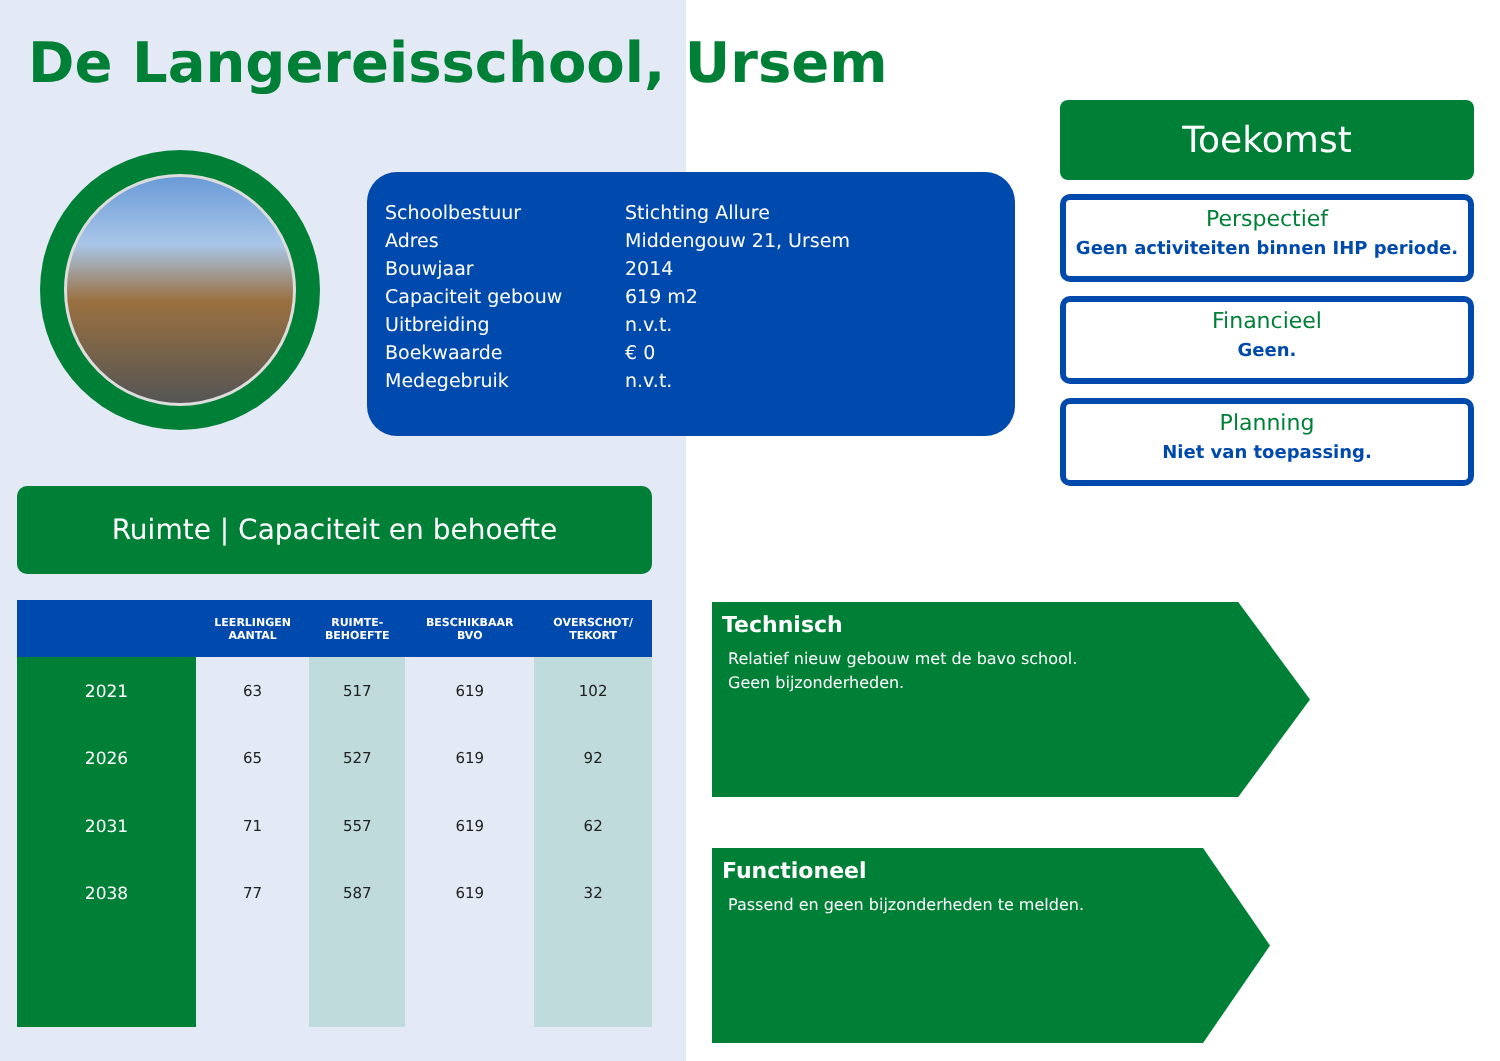De Langereisschool, Ursem
| Schoolbestuur | Stichting Allure |
| Adres | Middengouw 21, Ursem |
| Bouwjaar | 2014 |
| Capaciteit gebouw | 619 m2 |
| Uitbreiding | n.v.t. |
| Boekwaarde | € 0 |
| Medegebruik | n.v.t. |
Toekomst
Perspectief
Geen activiteiten binnen IHP periode.
Financieel
Geen.
Planning
Niet van toepassing.
Ruimte | Capaciteit en behoefte
| | LEERLINGEN AANTAL | RUIMTE- BEHOEFTE | BESCHIKBAAR BVO | OVERSCHOT/ TEKORT |
| --- | --- | --- | --- | --- |
| 2021 | 63 | 517 | 619 | 102 |
| 2026 | 65 | 527 | 619 | 92 |
| 2031 | 71 | 557 | 619 | 62 |
| 2038 | 77 | 587 | 619 | 32 |
Technisch
Relatief nieuw gebouw met de bavo school.
Geen bijzonderheden.
Functioneel
Passend en geen bijzonderheden te melden.